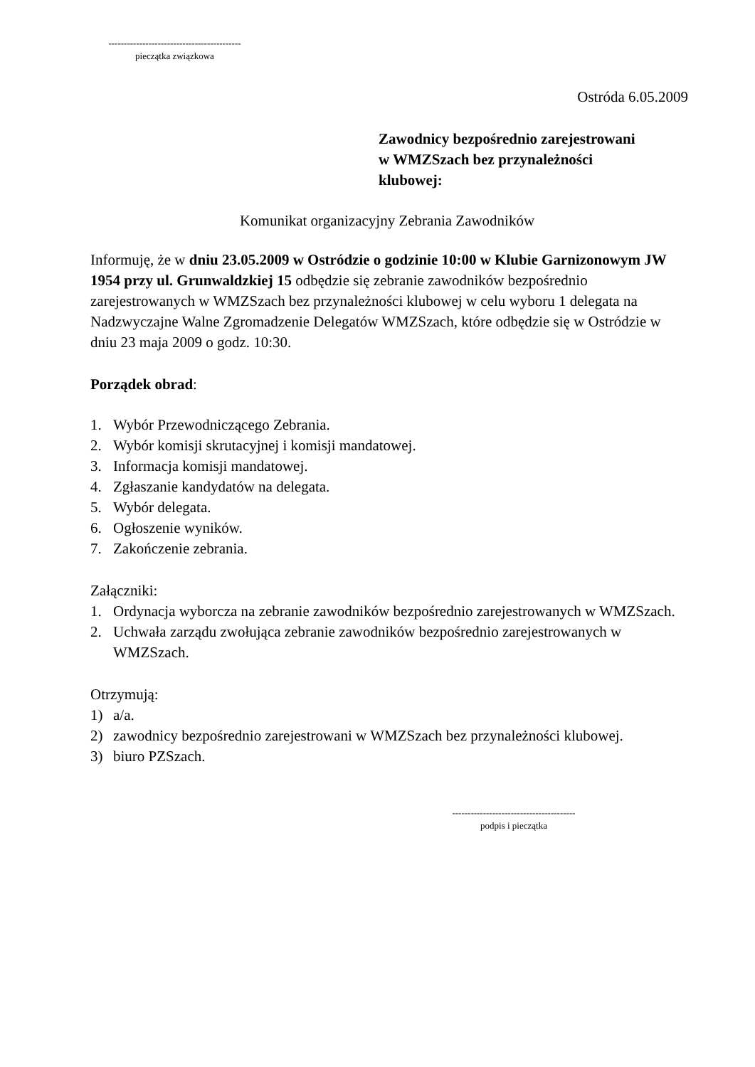-------------------------------------------
pieczątka związkowa
Ostróda 6.05.2009
Zawodnicy bezpośrednio zarejestrowani
w WMZSzach bez przynależności
klubowej:
Komunikat organizacyjny Zebrania Zawodników
Informuję, że w dniu 23.05.2009 w Ostródzie o godzinie 10:00 w Klubie Garnizonowym JW 1954 przy ul. Grunwaldzkiej 15 odbędzie się zebranie zawodników bezpośrednio zarejestrowanych w WMZSzach bez przynależności klubowej w celu wyboru 1 delegata na Nadzwyczajne Walne Zgromadzenie Delegatów WMZSzach, które odbędzie się w Ostródzie w dniu 23 maja 2009 o godz. 10:30.
Porządek obrad:
1. Wybór Przewodniczącego Zebrania.
2. Wybór komisji skrutacyjnej i komisji mandatowej.
3. Informacja komisji mandatowej.
4. Zgłaszanie kandydatów na delegata.
5. Wybór delegata.
6. Ogłoszenie wyników.
7. Zakończenie zebrania.
Załączniki:
1. Ordynacja wyborcza na zebranie zawodników bezpośrednio zarejestrowanych w WMZSzach.
2. Uchwała zarządu zwołująca zebranie zawodników bezpośrednio zarejestrowanych w WMZSzach.
Otrzymują:
1) a/a.
2) zawodnicy bezpośrednio zarejestrowani w WMZSzach bez przynależności klubowej.
3) biuro PZSzach.
----------------------------------------
podpis i pieczątka